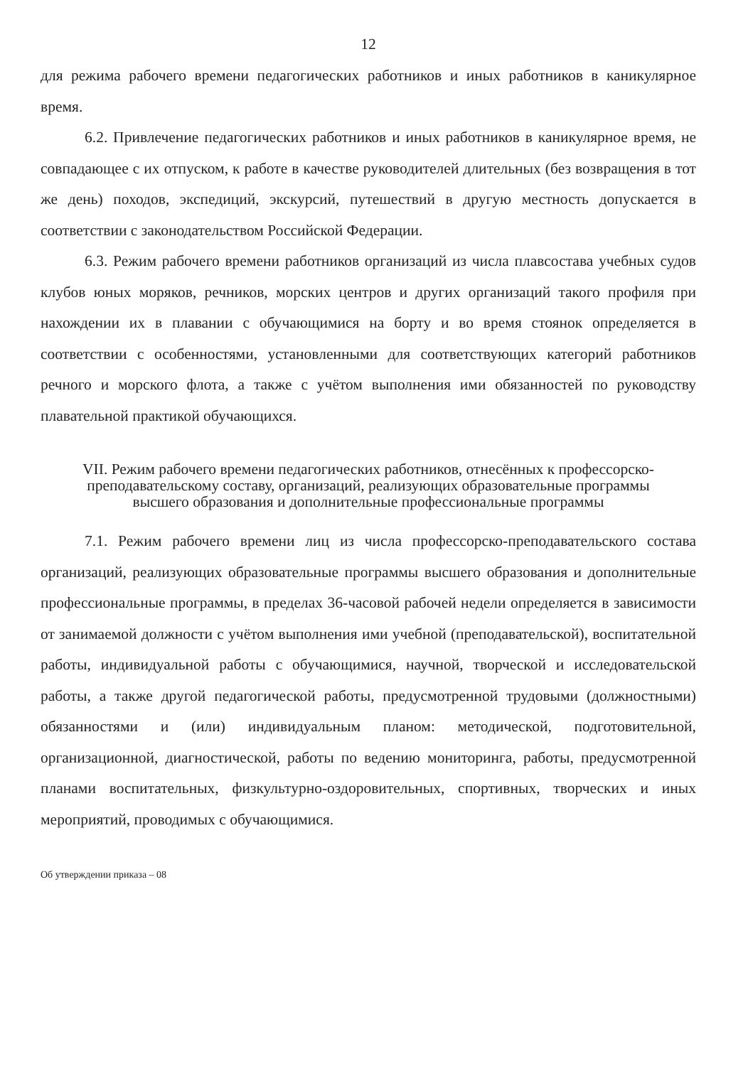12
для режима рабочего времени педагогических работников и иных работников в каникулярное время.
6.2. Привлечение педагогических работников и иных работников в каникулярное время, не совпадающее с их отпуском, к работе в качестве руководителей длительных (без возвращения в тот же день) походов, экспедиций, экскурсий, путешествий в другую местность допускается в соответствии с законодательством Российской Федерации.
6.3. Режим рабочего времени работников организаций из числа плавсостава учебных судов клубов юных моряков, речников, морских центров и других организаций такого профиля при нахождении их в плавании с обучающимися на борту и во время стоянок определяется в соответствии с особенностями, установленными для соответствующих категорий работников речного и морского флота, а также с учётом выполнения ими обязанностей по руководству плавательной практикой обучающихся.
VII. Режим рабочего времени педагогических работников, отнесённых к профессорско-преподавательскому составу, организаций, реализующих образовательные программы высшего образования и дополнительные профессиональные программы
7.1. Режим рабочего времени лиц из числа профессорско-преподавательского состава организаций, реализующих образовательные программы высшего образования и дополнительные профессиональные программы, в пределах 36-часовой рабочей недели определяется в зависимости от занимаемой должности с учётом выполнения ими учебной (преподавательской), воспитательной работы, индивидуальной работы с обучающимися, научной, творческой и исследовательской работы, а также другой педагогической работы, предусмотренной трудовыми (должностными) обязанностями и (или) индивидуальным планом: методической, подготовительной, организационной, диагностической, работы по ведению мониторинга, работы, предусмотренной планами воспитательных, физкультурно-оздоровительных, спортивных, творческих и иных мероприятий, проводимых с обучающимися.
Об утверждении приказа – 08